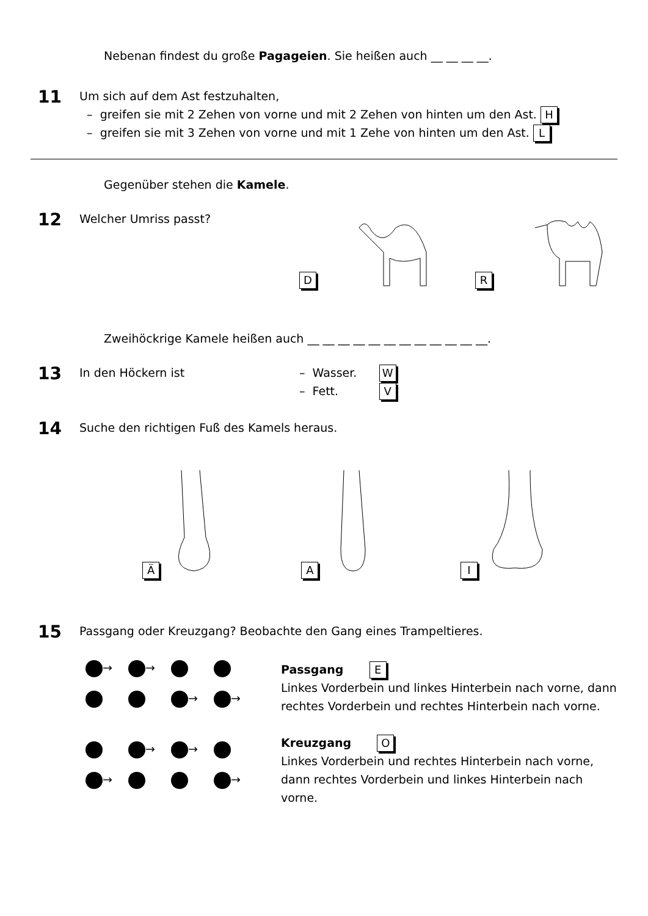Nebenan findest du große Pagageien. Sie heißen auch __ __ __ __.
11
Um sich auf dem Ast festzuhalten,
– greifen sie mit 2 Zehen von vorne und mit 2 Zehen von hinten um den Ast. H
– greifen sie mit 3 Zehen von vorne und mit 1 Zehe von hinten um den Ast. L
Gegenüber stehen die Kamele.
12
Welcher Umriss passt?
D R
Zweihöckrige Kamele heißen auch __ __ __ __ __ __ __ __ __ __ __ __.
13
In den Höckern ist – Wasser. W
– Fett. V
14
Suche den richtigen Fuß des Kamels heraus.
Ä
A
I
15
Passgang oder Kreuzgang? Beobachte den Gang eines Trampeltieres.
→ → → →
→ → → →
Passgang E
Linkes Vorderbein und linkes Hinterbein nach vorne, dann rechtes Vorderbein und rechtes Hinterbein nach vorne.
Kreuzgang O
Linkes Vorderbein und rechtes Hinterbein nach vorne, dann rechtes Vorderbein und linkes Hinterbein nach vorne.